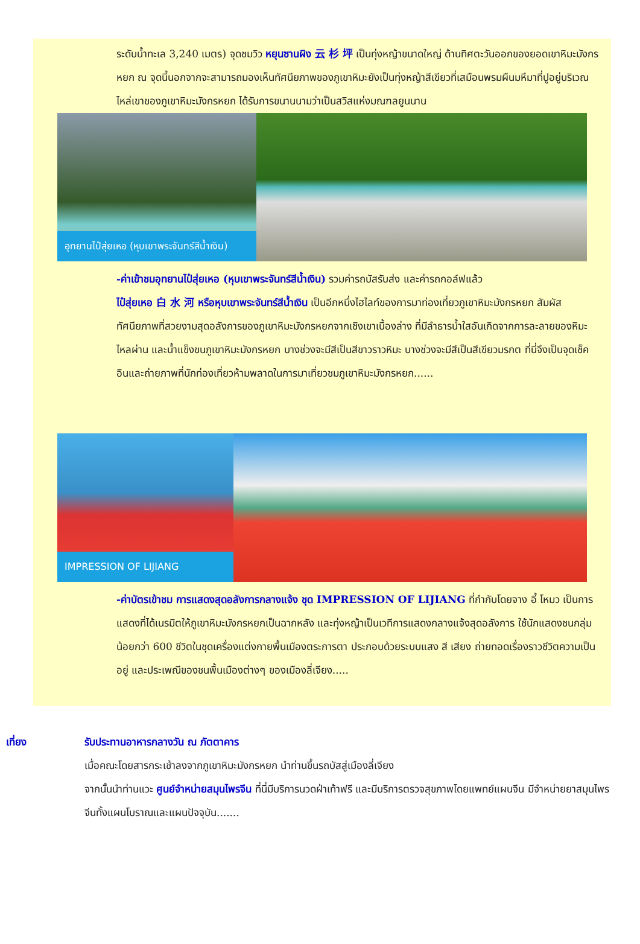ระดับน้ำทะเล 3,240 เมตร) จุดชมวิว หยุนซานผิง 云 杉 坪 เป็นทุ่งหญ้าขนาดใหญ่ ด้านทิศตะวันออกของยอดเขาหิมะมังกรหยก ณ จุดนี้นอกจากจะสามารถมองเห็นทัศนียภาพของภูเขาหิมะยังเป็นทุ่งหญ้าสีเขียวที่เสมือนพรมผืนมหึมาที่ปูอยู่บริเวณไหล่เขาของภูเขาหิมะมังกรหยก ได้รับการขนานนามว่าเป็นสวิสแห่งมณฑลยูนนาน
อุทยานไป๋สุ่ยเหอ (หุบเขาพระจันทร์สีน้ำเงิน)
-ค่าเข้าชมอุทยานไป๋สุ่ยเหอ (หุบเขาพระจันทร์สีน้ำเงิน) รวมค่ารถบัสรับส่ง และค่ารถกอล์ฟแล้ว
ไป๋สุ่ยเหอ 白 水 河 หรือหุบเขาพระจันทร์สีน้ำเงิน เป็นอีกหนึ่งไฮไลท์ของการมาท่องเที่ยวภูเขาหิมะมังกรหยก สัมผัสทัศนียภาพที่สวยงามสุดอลังการของภูเขาหิมะมังกรหยกจากเชิงเขาเบื้องล่าง ที่มีลำธารน้ำใสอันเกิดจากการละลายของหิมะไหลผ่าน และน้ำแข็งขนภูเขาหิมะมังกรหยก บางช่วงจะมีสีเป็นสีขาวราวหิมะ บางช่วงจะมีสีเป็นสีเขียวมรกต ที่นี่จึงเป็นจุดเช็คอินและถ่ายภาพที่นักท่องเที่ยวห้ามพลาดในการมาเที่ยวชมภูเขาหิมะมังกรหยก......
IMPRESSION OF LIJIANG
-ค่าบัตรเข้าชม การแสดงสุดอลังการกลางแจ้ง ชุด IMPRESSION OF LIJIANG ที่กำกับโดยจาง อี้ โหมว เป็นการแสดงที่ได้เนรมิตให้ภูเขาหิมะมังกรหยกเป็นฉากหลัง และทุ่งหญ้าเป็นเวทีการแสดงกลางแจ้งสุดอลังการ ใช้นักแสดงชนกลุ่มน้อยกว่า 600 ชีวิตในชุดเครื่องแต่งกายพื้นเมืองตระการตา ประกอบด้วยระบบแสง สี เสียง ถ่ายทอดเรื่องราวชีวิตความเป็นอยู่ และประเพณีของชนพื้นเมืองต่างๆ ของเมืองลี่เจียง.....
เที่ยง รับประทานอาหารกลางวัน ณ ภัตตาคาร
เมื่อคณะโดยสารกระเช้าลงจากภูเขาหิมะมังกรหยก นำท่านขึ้นรถบัสสู่เมืองลี่เจียง
จากนั้นนำท่านแวะ ศูนย์จำหน่ายสมุนไพรจีน ที่นี่มีบริการนวดฝ่าเท้าฟรี และมีบริการตรวจสุขภาพโดยแพทย์แผนจีน มีจำหน่ายยาสมุนไพรจีนทั้งแผนโบราณและแผนปัจจุบัน.......